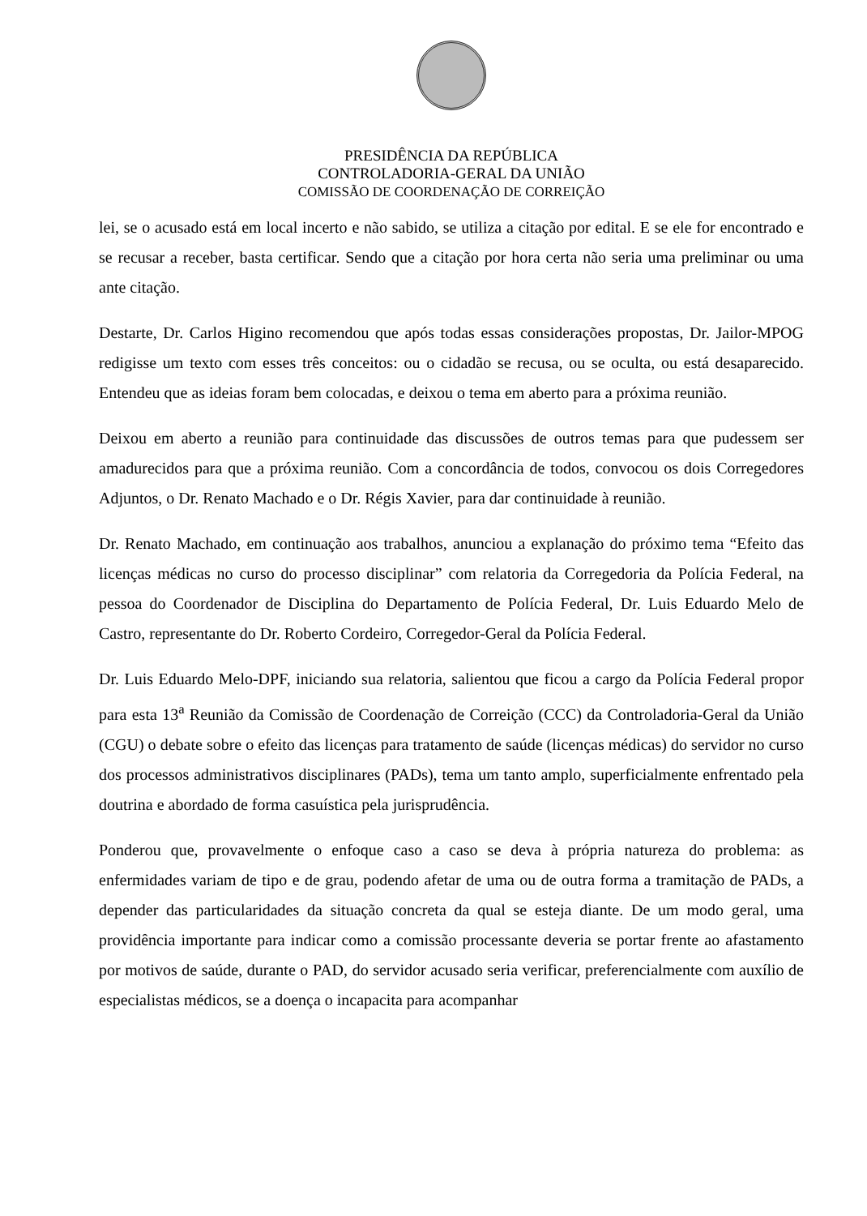PRESIDÊNCIA DA REPÚBLICA
CONTROLADORIA-GERAL DA UNIÃO
COMISSÃO DE COORDENAÇÃO DE CORREIÇÃO
lei, se o acusado está em local incerto e não sabido, se utiliza a citação por edital. E se ele for encontrado e se recusar a receber, basta certificar. Sendo que a citação por hora certa não seria uma preliminar ou uma ante citação.
Destarte, Dr. Carlos Higino recomendou que após todas essas considerações propostas, Dr. Jailor-MPOG redigisse um texto com esses três conceitos: ou o cidadão se recusa, ou se oculta, ou está desaparecido. Entendeu que as ideias foram bem colocadas, e deixou o tema em aberto para a próxima reunião.
Deixou em aberto a reunião para continuidade das discussões de outros temas para que pudessem ser amadurecidos para que a próxima reunião. Com a concordância de todos, convocou os dois Corregedores Adjuntos, o Dr. Renato Machado e o Dr. Régis Xavier, para dar continuidade à reunião.
Dr. Renato Machado, em continuação aos trabalhos, anunciou a explanação do próximo tema “Efeito das licenças médicas no curso do processo disciplinar” com relatoria da Corregedoria da Polícia Federal, na pessoa do Coordenador de Disciplina do Departamento de Polícia Federal, Dr. Luis Eduardo Melo de Castro, representante do Dr. Roberto Cordeiro, Corregedor-Geral da Polícia Federal.
Dr. Luis Eduardo Melo-DPF, iniciando sua relatoria, salientou que ficou a cargo da Polícia Federal propor para esta 13<sup>a</sup> Reunião da Comissão de Coordenação de Correição (CCC) da Controladoria-Geral da União (CGU) o debate sobre o efeito das licenças para tratamento de saúde (licenças médicas) do servidor no curso dos processos administrativos disciplinares (PADs), tema um tanto amplo, superficialmente enfrentado pela doutrina e abordado de forma casuística pela jurisprudência.
Ponderou que, provavelmente o enfoque caso a caso se deva à própria natureza do problema: as enfermidades variam de tipo e de grau, podendo afetar de uma ou de outra forma a tramitação de PADs, a depender das particularidades da situação concreta da qual se esteja diante. De um modo geral, uma providência importante para indicar como a comissão processante deveria se portar frente ao afastamento por motivos de saúde, durante o PAD, do servidor acusado seria verificar, preferencialmente com auxílio de especialistas médicos, se a doença o incapacita para acompanhar